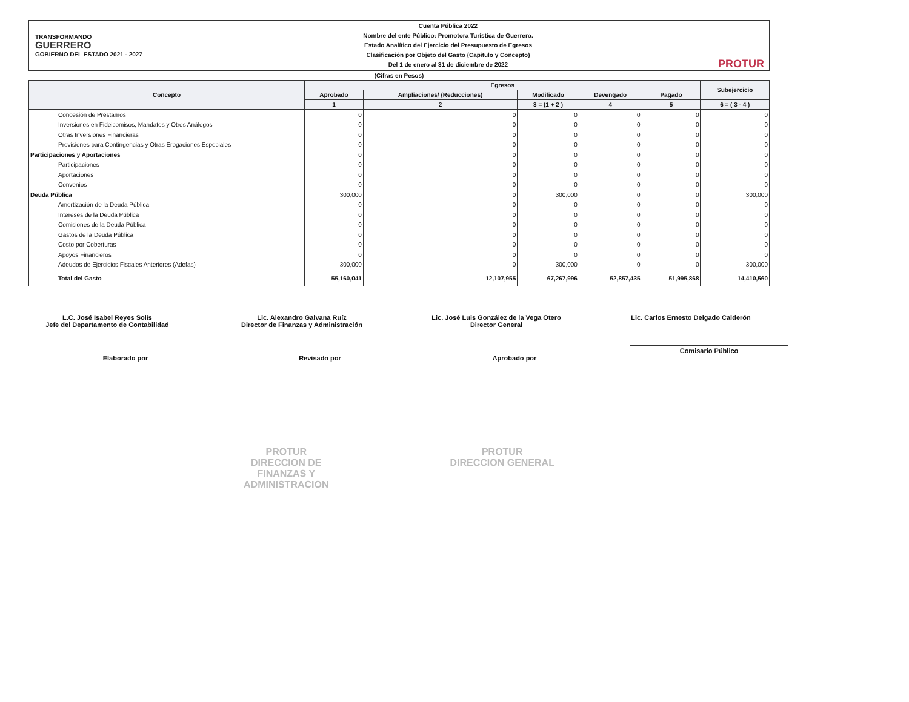TRANSFORMANDO
GUERRERO
GOBIERNO DEL ESTADO 2021 - 2027
Cuenta Pública 2022
Nombre del ente Público: Promotora Turística de Guerrero.
Estado Analítico del Ejercicio del Presupuesto de Egresos
Clasificación por Objeto del Gasto (Capítulo y Concepto)
Del 1 de enero al 31 de diciembre de 2022
PROTUR
(Cifras en Pesos)
| Concepto | Egresos | | | | | Subejercicio |
| --- | --- | --- | --- | --- | --- | --- |
| | Aprobado | Ampliaciones/ (Reducciones) | Modificado | Devengado | Pagado | |
| | 1 | 2 | 3 = (1 + 2 ) | 4 | 5 | 6 = ( 3 - 4 ) |
| Concesión de Préstamos | 0 | 0 | 0 | 0 | 0 | 0 |
| Inversiones en Fideicomisos, Mandatos y Otros Análogos | 0 | 0 | 0 | 0 | 0 | 0 |
| Otras Inversiones Financieras | 0 | 0 | 0 | 0 | 0 | 0 |
| Provisiones para Contingencias y Otras Erogaciones Especiales | 0 | 0 | 0 | 0 | 0 | 0 |
| Participaciones y Aportaciones | 0 | 0 | 0 | 0 | 0 | 0 |
| Participaciones | 0 | 0 | 0 | 0 | 0 | 0 |
| Aportaciones | 0 | 0 | 0 | 0 | 0 | 0 |
| Convenios | 0 | 0 | 0 | 0 | 0 | 0 |
| Deuda Pública | 300,000 | 0 | 300,000 | 0 | 0 | 300,000 |
| Amortización de la Deuda Pública | 0 | 0 | 0 | 0 | 0 | 0 |
| Intereses de la Deuda Pública | 0 | 0 | 0 | 0 | 0 | 0 |
| Comisiones de la Deuda Pública | 0 | 0 | 0 | 0 | 0 | 0 |
| Gastos de la Deuda Pública | 0 | 0 | 0 | 0 | 0 | 0 |
| Costo por Coberturas | 0 | 0 | 0 | 0 | 0 | 0 |
| Apoyos Financieros | 0 | 0 | 0 | 0 | 0 | 0 |
| Adeudos de Ejercicios Fiscales Anteriores (Adefas) | 300,000 | 0 | 300,000 | 0 | 0 | 300,000 |
| Total del Gasto | 55,160,041 | 12,107,955 | 67,267,996 | 52,857,435 | 51,995,868 | 14,410,560 |
L.C. José Isabel Reyes Solís
Jefe del Departamento de Contabilidad
Elaborado por
Lic. Alexandro Galvana Ruíz
Director de Finanzas y Administración
Revisado por
Lic. José Luis González de la Vega Otero
Director General
Aprobado por
Lic. Carlos Ernesto Delgado Calderón
Comisario Público
PROTUR
DIRECCION DE
FINANZAS Y
ADMINISTRACION
PROTUR
DIRECCION GENERAL